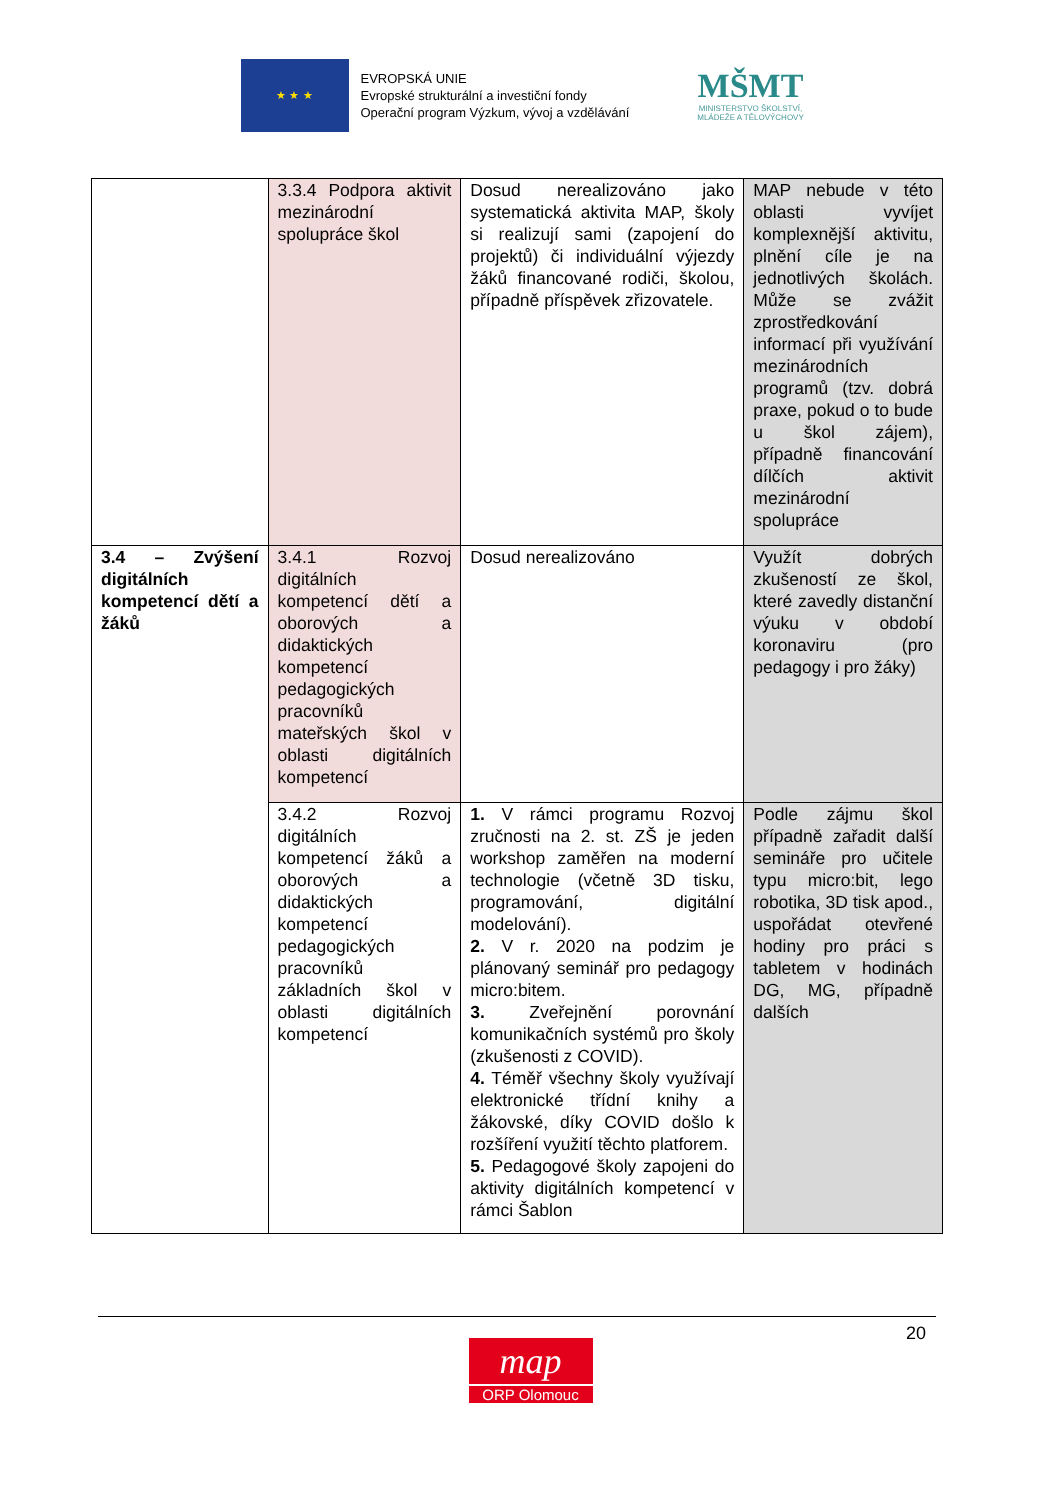★ ★ ★
EVROPSKÁ UNIE
Evropské strukturální a investiční fondy
Operační program Výzkum, vývoj a vzdělávání
MŠMT
MINISTERSTVO ŠKOLSTVÍ,
MLÁDEŽE A TĚLOVÝCHOVY
| | 3.3.4 Podpora aktivit mezinárodní spolupráce škol | Dosud nerealizováno jako systematická aktivita MAP, školy si realizují sami (zapojení do projektů) či individuální výjezdy žáků financované rodiči, školou, případně příspěvek zřizovatele. | MAP nebude v této oblasti vyvíjet komplexnější aktivitu, plnění cíle je na jednotlivých školách. Může se zvážit zprostředkování informací při využívání mezinárodních programů (tzv. dobrá praxe, pokud o to bude u škol zájem), případně financování dílčích aktivit mezinárodní spolupráce |
| 3.4 – Zvýšení digitálních kompetencí dětí a žáků | 3.4.1 Rozvoj digitálních kompetencí dětí a oborových a didaktických kompetencí pedagogických pracovníků mateřských škol v oblasti digitálních kompetencí | Dosud nerealizováno | Využít dobrých zkušeností ze škol, které zavedly distanční výuku v období koronaviru (pro pedagogy i pro žáky) |
| | 3.4.2 Rozvoj digitálních kompetencí žáků a oborových a didaktických kompetencí pedagogických pracovníků základních škol v oblasti digitálních kompetencí | 1. V rámci programu Rozvoj zručnosti na 2. st. ZŠ je jeden workshop zaměřen na moderní technologie (včetně 3D tisku, programování, digitální modelování). 2. V r. 2020 na podzim je plánovaný seminář pro pedagogy micro:bitem. 3. Zveřejnění porovnání komunikačních systémů pro školy (zkušenosti z COVID). 4. Téměř všechny školy využívají elektronické třídní knihy a žákovské, díky COVID došlo k rozšíření využití těchto platforem. 5. Pedagogové školy zapojeni do aktivity digitálních kompetencí v rámci Šablon | Podle zájmu škol případně zařadit další semináře pro učitele typu micro:bit, lego robotika, 3D tisk apod., uspořádat otevřené hodiny pro práci s tabletem v hodinách DG, MG, případně dalších |
20
map
ORP Olomouc